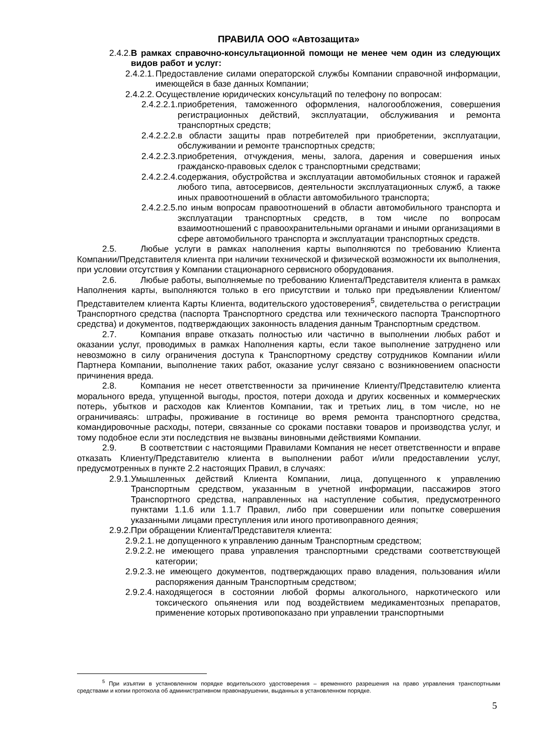ПРАВИЛА ООО «Автозащита»
2.4.2. В рамках справочно-консультационной помощи не менее чем один из следующих видов работ и услуг:
2.4.2.1. Предоставление силами операторской службы Компании справочной информации, имеющейся в базе данных Компании;
2.4.2.2. Осуществление юридических консультаций по телефону по вопросам:
2.4.2.2.1. приобретения, таможенного оформления, налогообложения, совершения регистрационных действий, эксплуатации, обслуживания и ремонта транспортных средств;
2.4.2.2.2. в области защиты прав потребителей при приобретении, эксплуатации, обслуживании и ремонте транспортных средств;
2.4.2.2.3. приобретения, отчуждения, мены, залога, дарения и совершения иных гражданско-правовых сделок с транспортными средствами;
2.4.2.2.4. содержания, обустройства и эксплуатации автомобильных стоянок и гаражей любого типа, автосервисов, деятельности эксплуатационных служб, а также иных правоотношений в области автомобильного транспорта;
2.4.2.2.5. по иным вопросам правоотношений в области автомобильного транспорта и эксплуатации транспортных средств, в том числе по вопросам взаимоотношений с правоохранительными органами и иными организациями в сфере автомобильного транспорта и эксплуатации транспортных средств.
2.5. Любые услуги в рамках наполнения карты выполняются по требованию Клиента Компании/Представителя клиента при наличии технической и физической возможности их выполнения, при условии отсутствия у Компании стационарного сервисного оборудования.
2.6. Любые работы, выполняемые по требованию Клиента/Представителя клиента в рамках Наполнения карты, выполняются только в его присутствии и только при предъявлении Клиентом/Представителем клиента Карты Клиента, водительского удостоверения<sup>5</sup>, свидетельства о регистрации Транспортного средства (паспорта Транспортного средства или технического паспорта Транспортного средства) и документов, подтверждающих законность владения данным Транспортным средством.
2.7. Компания вправе отказать полностью или частично в выполнении любых работ и оказании услуг, проводимых в рамках Наполнения карты, если такое выполнение затруднено или невозможно в силу ограничения доступа к Транспортному средству сотрудников Компании и/или Партнера Компании, выполнение таких работ, оказание услуг связано с возникновением опасности причинения вреда.
2.8. Компания не несет ответственности за причинение Клиенту/Представителю клиента морального вреда, упущенной выгоды, простоя, потери дохода и других косвенных и коммерческих потерь, убытков и расходов как Клиентов Компании, так и третьих лиц, в том числе, но не ограничиваясь: штрафы, проживание в гостинице во время ремонта транспортного средства, командировочные расходы, потери, связанные со сроками поставки товаров и производства услуг, и тому подобное если эти последствия не вызваны виновными действиями Компании.
2.9. В соответствии с настоящими Правилами Компания не несет ответственности и вправе отказать Клиенту/Представителю клиента в выполнении работ и/или предоставлении услуг, предусмотренных в пункте 2.2 настоящих Правил, в случаях:
2.9.1. Умышленных действий Клиента Компании, лица, допущенного к управлению Транспортным средством, указанным в учетной информации, пассажиров этого Транспортного средства, направленных на наступление события, предусмотренного пунктами 1.1.6 или 1.1.7 Правил, либо при совершении или попытке совершения указанными лицами преступления или иного противоправного деяния;
2.9.2. При обращении Клиента/Представителя клиента:
2.9.2.1. не допущенного к управлению данным Транспортным средством;
2.9.2.2. не имеющего права управления транспортными средствами соответствующей категории;
2.9.2.3. не имеющего документов, подтверждающих право владения, пользования и/или распоряжения данным Транспортным средством;
2.9.2.4. находящегося в состоянии любой формы алкогольного, наркотического или токсического опьянения или под воздействием медикаментозных препаратов, применение которых противопоказано при управлении транспортными
<sup>5</sup> При изъятии в установленном порядке водительского удостоверения – временного разрешения на право управления транспортными средствами и копии протокола об административном правонарушении, выданных в установленном порядке.
5